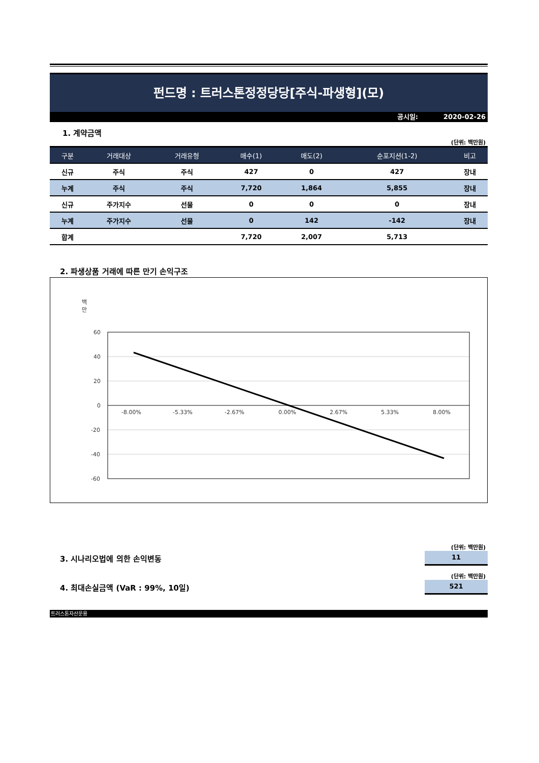펀드명 : 트러스톤정정당당[주식-파생형](모)
공시일: 2020-02-26
1. 계약금액
(단위: 백만원)
| 구분 | 거래대상 | 거래유형 | 매수(1) | 매도(2) | 순포지션(1-2) | 비고 |
| --- | --- | --- | --- | --- | --- | --- |
| 신규 | 주식 | 주식 | 427 | 0 | 427 | 장내 |
| 누계 | 주식 | 주식 | 7,720 | 1,864 | 5,855 | 장내 |
| 신규 | 주가지수 | 선물 | 0 | 0 | 0 | 장내 |
| 누계 | 주가지수 | 선물 | 0 | 142 | -142 | 장내 |
| 합계 | | | 7,720 | 2,007 | 5,713 | |
2. 파생상품 거래에 따른 만기 손익구조
백
만
60
40
20
0
-20
-40
-60
-8.00%
-5.33%
-2.67%
0.00%
2.67%
5.33%
8.00%
(단위: 백만원)
3. 시나리오법에 의한 손익변동
11
(단위: 백만원)
4. 최대손실금액 (VaR : 99%, 10일)
521
트러스톤자산운용